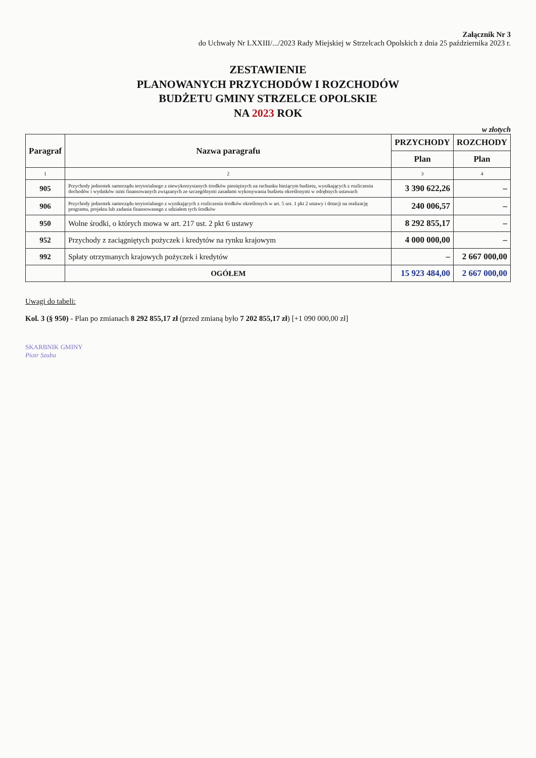Załącznik Nr 3
do Uchwały Nr LXXIII/.../2023 Rady Miejskiej w Strzelcach Opolskich z dnia 25 października 2023 r.
ZESTAWIENIE
PLANOWANYCH PRZYCHODÓW I ROZCHODÓW
BUDŻETU GMINY STRZELCE OPOLSKIE
NA 2023 ROK
w złotych
| Paragraf | Nazwa paragrafu | PRZYCHODY | ROZCHODY |
| --- | --- | --- | --- |
| | | Plan | Plan |
| 1 | 2 | 3 | 4 |
| 905 | Przychody jednostek samorządu terytorialnego z niewykorzystanych środków pieniężnych na rachunku bieżącym budżetu, wynikających z rozliczenia dochodów i wydatków nimi finansowanych związanych ze szczególnymi zasadami wykonywania budżetu określonymi w odrębnych ustawach | 3 390 622,26 | – |
| 906 | Przychody jednostek samorządu terytorialnego z wynikających z rozliczenia środków określonych w art. 5 ust. 1 pkt 2 ustawy i dotacji na realizację programu, projektu lub zadania finansowanego z udziałem tych środków | 240 006,57 | – |
| 950 | Wolne środki, o których mowa w art. 217 ust. 2 pkt 6 ustawy | 8 292 855,17 | – |
| 952 | Przychody z zaciągniętych pożyczek i kredytów na rynku krajowym | 4 000 000,00 | – |
| 992 | Spłaty otrzymanych krajowych pożyczek i kredytów | – | 2 667 000,00 |
| | OGÓŁEM | 15 923 484,00 | 2 667 000,00 |
Uwagi do tabeli:
Kol. 3 (§ 950) - Plan po zmianach 8 292 855,17 zł (przed zmianą było 7 202 855,17 zł) [+1 090 000,00 zł]
SKARBNIK GMINY
Piotr Szuba